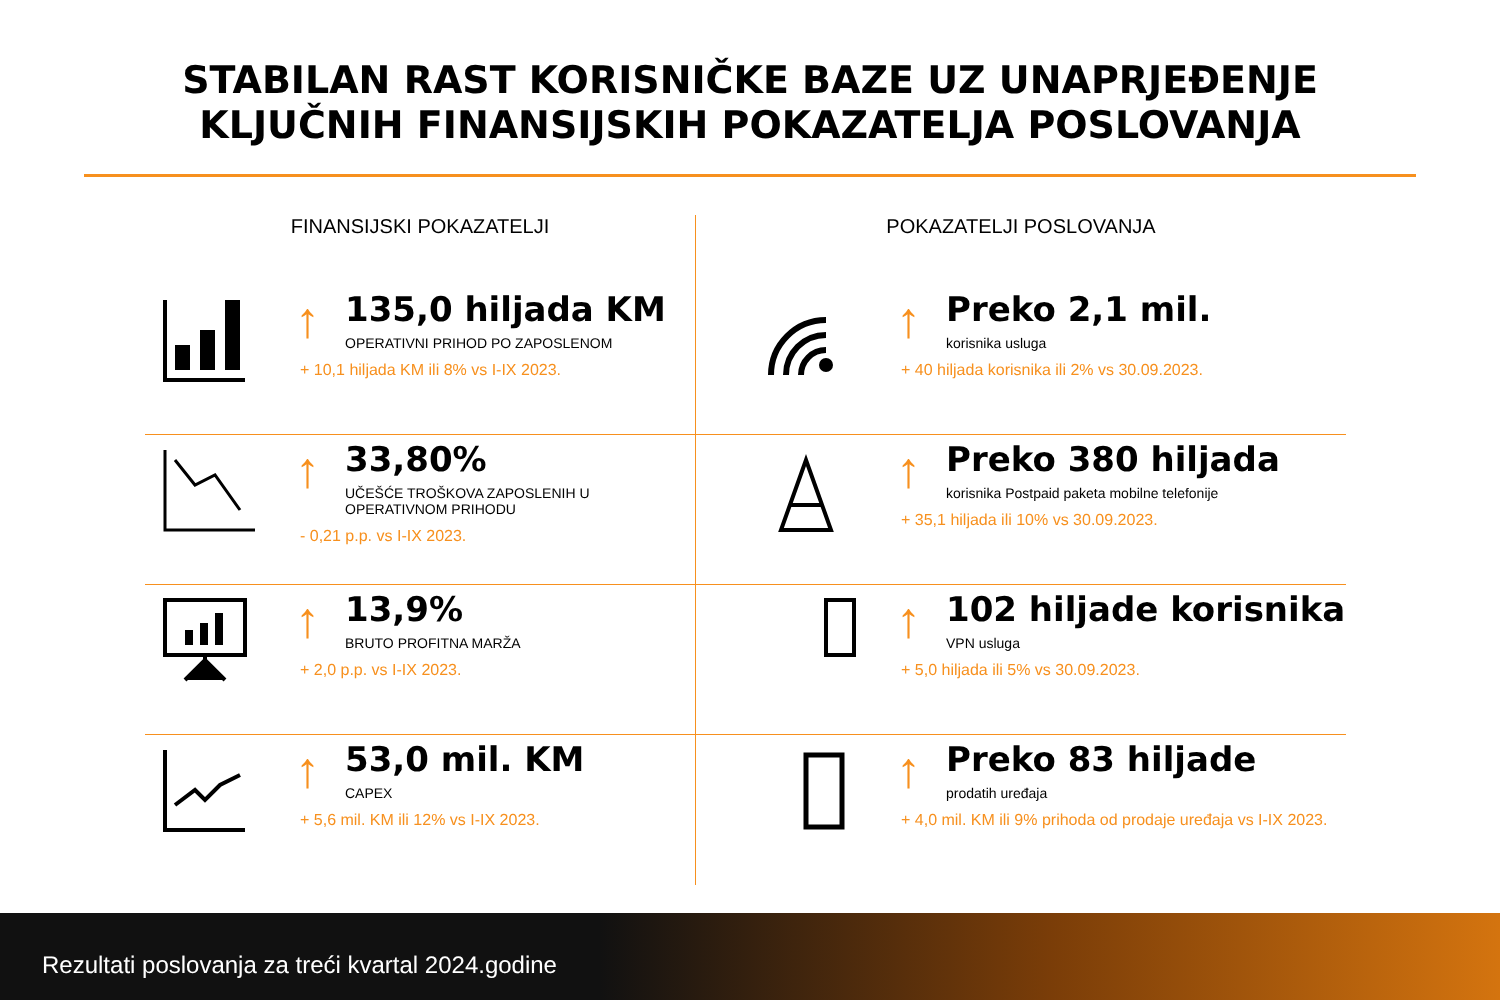STABILAN RAST KORISNIČKE BAZE UZ UNAPRJEĐENJE
KLJUČNIH FINANSIJSKIH POKAZATELJA POSLOVANJA
FINANSIJSKI POKAZATELJI
↑
135,0 hiljada KM
OPERATIVNI PRIHOD PO ZAPOSLENOM
+ 10,1 hiljada KM ili 8% vs I-IX 2023.
↑
33,80%
UČEŠĆE TROŠKOVA ZAPOSLENIH U
OPERATIVNOM PRIHODU
- 0,21 p.p. vs I-IX 2023.
↑
13,9%
BRUTO PROFITNA MARŽA
+ 2,0 p.p. vs I-IX 2023.
↑
53,0 mil. KM
CAPEX
+ 5,6 mil. KM ili 12% vs I-IX 2023.
POKAZATELJI POSLOVANJA
↑
Preko 2,1 mil.
korisnika usluga
+ 40 hiljada korisnika ili 2% vs 30.09.2023.
↑
Preko 380 hiljada
korisnika Postpaid paketa mobilne telefonije
+ 35,1 hiljada ili 10% vs 30.09.2023.
↑
102 hiljade korisnika
VPN usluga
+ 5,0 hiljada ili 5% vs 30.09.2023.
↑
Preko 83 hiljade
prodatih uređaja
+ 4,0 mil. KM ili 9% prihoda od prodaje uređaja vs I-IX 2023.
Rezultati poslovanja za treći kvartal 2024.godine